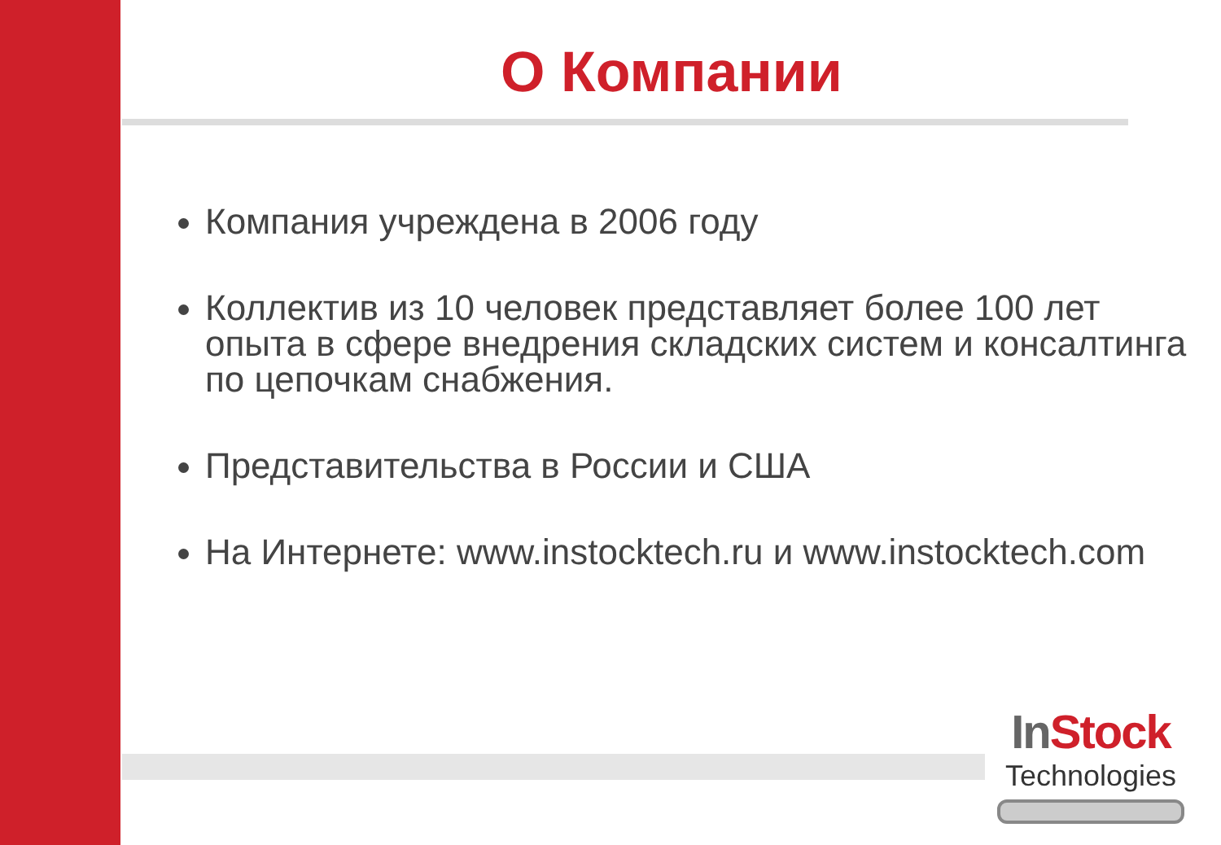О Компании
Компания учреждена в 2006 году
Коллектив из 10 человек представляет более 100 лет опыта в сфере внедрения складских систем и консалтинга по цепочкам снабжения.
Представительства в России и США
На Интернете: www.instocktech.ru и www.instocktech.com
In Stock
Technologies